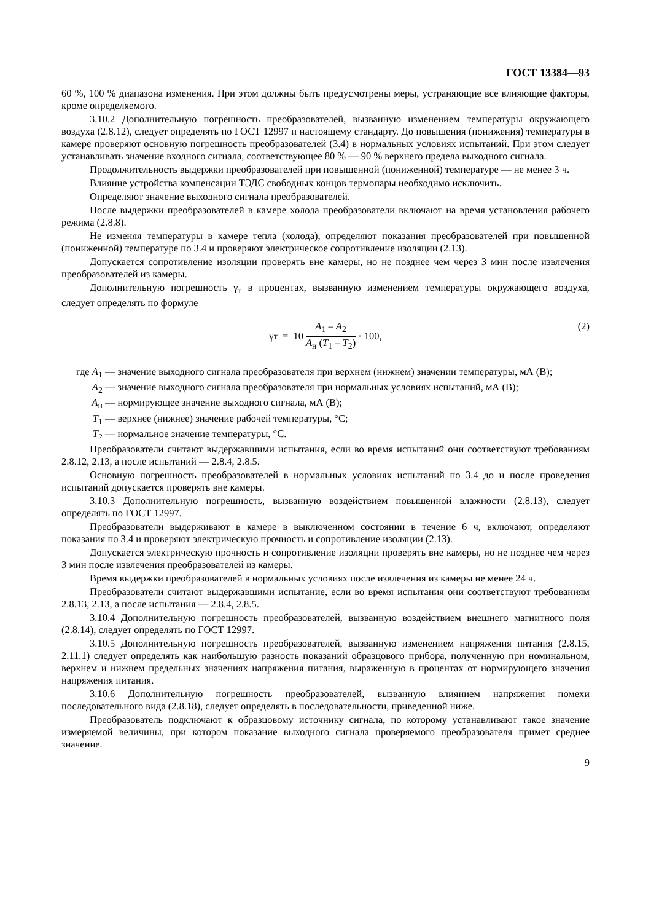ГОСТ 13384—93
60 %, 100 % диапазона изменения. При этом должны быть предусмотрены меры, устраняющие все влияющие факторы, кроме определяемого.
3.10.2 Дополнительную погрешность преобразователей, вызванную изменением температуры окружающего воздуха (2.8.12), следует определять по ГОСТ 12997 и настоящему стандарту. До повышения (понижения) температуры в камере проверяют основную погрешность преобразователей (3.4) в нормальных условиях испытаний. При этом следует устанавливать значение входного сигнала, соответствующее 80 % — 90 % верхнего предела выходного сигнала.
Продолжительность выдержки преобразователей при повышенной (пониженной) температуре — не менее 3 ч.
Влияние устройства компенсации ТЭДС свободных концов термопары необходимо исключить.
Определяют значение выходного сигнала преобразователей.
После выдержки преобразователей в камере холода преобразователи включают на время установления рабочего режима (2.8.8).
Не изменяя температуры в камере тепла (холода), определяют показания преобразователей при повышенной (пониженной) температуре по 3.4 и проверяют электрическое сопротивление изоляции (2.13).
Допускается сопротивление изоляции проверять вне камеры, но не позднее чем через 3 мин после извлечения преобразователей из камеры.
Дополнительную погрешность γ<sub>т</sub> в процентах, вызванную изменением температуры окружающего воздуха, следует определять по формуле
γ<sub>т</sub> = 10 A<sub>1</sub> – A<sub>2</sub> A<sub>н</sub> (T<sub>1</sub> – T<sub>2</sub>) · 100,
(2)
| где A<sub>1</sub> — | значение выходного сигнала преобразователя при верхнем (нижнем) значении температуры, мА (В); |
| A<sub>2</sub> — | значение выходного сигнала преобразователя при нормальных условиях испытаний, мА (В); |
| A<sub>н</sub> — | нормирующее значение выходного сигнала, мА (В); |
| T<sub>1</sub> — | верхнее (нижнее) значение рабочей температуры, °С; |
| T<sub>2</sub> — | нормальное значение температуры, °С. |
Преобразователи считают выдержавшими испытания, если во время испытаний они соответствуют требованиям 2.8.12, 2.13, а после испытаний — 2.8.4, 2.8.5.
Основную погрешность преобразователей в нормальных условиях испытаний по 3.4 до и после проведения испытаний допускается проверять вне камеры.
3.10.3 Дополнительную погрешность, вызванную воздействием повышенной влажности (2.8.13), следует определять по ГОСТ 12997.
Преобразователи выдерживают в камере в выключенном состоянии в течение 6 ч, включают, определяют показания по 3.4 и проверяют электрическую прочность и сопротивление изоляции (2.13).
Допускается электрическую прочность и сопротивление изоляции проверять вне камеры, но не позднее чем через 3 мин после извлечения преобразователей из камеры.
Время выдержки преобразователей в нормальных условиях после извлечения из камеры не менее 24 ч.
Преобразователи считают выдержавшими испытание, если во время испытания они соответствуют требованиям 2.8.13, 2.13, а после испытания — 2.8.4, 2.8.5.
3.10.4 Дополнительную погрешность преобразователей, вызванную воздействием внешнего магнитного поля (2.8.14), следует определять по ГОСТ 12997.
3.10.5 Дополнительную погрешность преобразователей, вызванную изменением напряжения питания (2.8.15, 2.11.1) следует определять как наибольшую разность показаний образцового прибора, полученную при номинальном, верхнем и нижнем предельных значениях напряжения питания, выраженную в процентах от нормирующего значения напряжения питания.
3.10.6 Дополнительную погрешность преобразователей, вызванную влиянием напряжения помехи последовательного вида (2.8.18), следует определять в последовательности, приведенной ниже.
Преобразователь подключают к образцовому источнику сигнала, по которому устанавливают такое значение измеряемой величины, при котором показание выходного сигнала проверяемого преобразователя примет среднее значение.
9